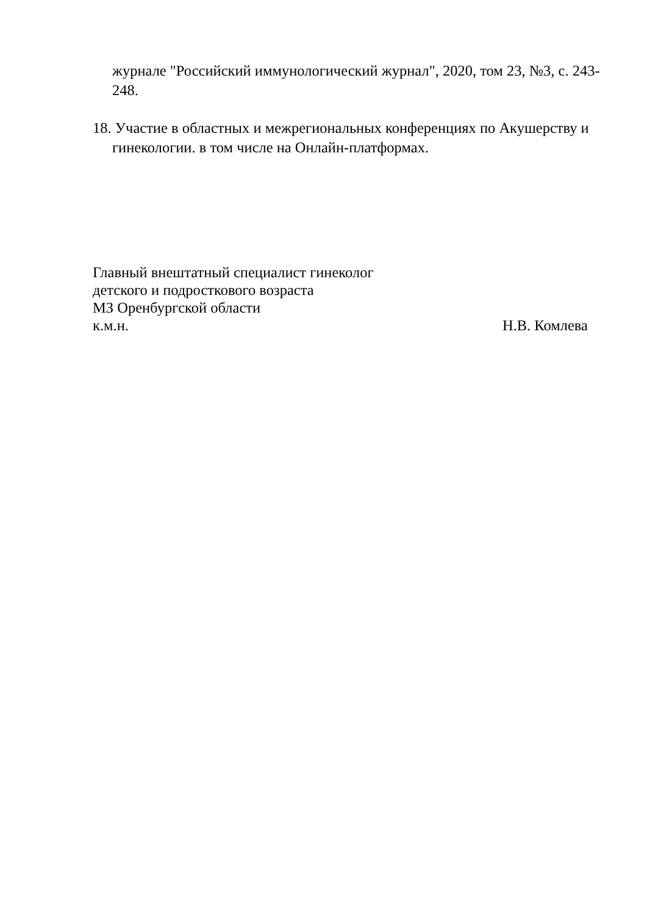журнале "Российский иммунологический журнал", 2020, том 23, №3, с. 243-248.
18. Участие в областных и межрегиональных конференциях по Акушерству и гинекологии. в том числе на Онлайн-платформах.
Главный внештатный специалист гинеколог
детского и подросткового возраста
МЗ Оренбургской области
к.м.н. Н.В. Комлева